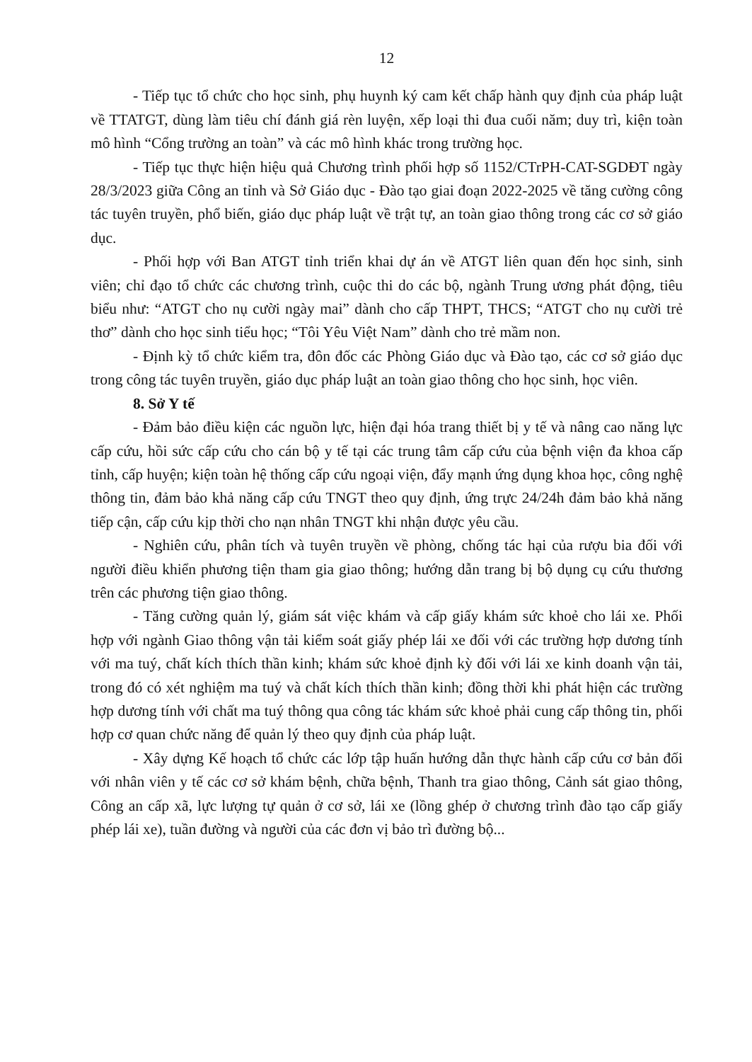12
- Tiếp tục tổ chức cho học sinh, phụ huynh ký cam kết chấp hành quy định của pháp luật về TTATGT, dùng làm tiêu chí đánh giá rèn luyện, xếp loại thi đua cuối năm; duy trì, kiện toàn mô hình “Cổng trường an toàn” và các mô hình khác trong trường học.
- Tiếp tục thực hiện hiệu quả Chương trình phối hợp số 1152/CTrPH-CAT-SGDĐT ngày 28/3/2023 giữa Công an tỉnh và Sở Giáo dục - Đào tạo giai đoạn 2022-2025 về tăng cường công tác tuyên truyền, phổ biến, giáo dục pháp luật về trật tự, an toàn giao thông trong các cơ sở giáo dục.
- Phối hợp với Ban ATGT tỉnh triển khai dự án về ATGT liên quan đến học sinh, sinh viên; chỉ đạo tổ chức các chương trình, cuộc thi do các bộ, ngành Trung ương phát động, tiêu biểu như: “ATGT cho nụ cười ngày mai” dành cho cấp THPT, THCS; “ATGT cho nụ cười trẻ thơ” dành cho học sinh tiểu học; “Tôi Yêu Việt Nam” dành cho trẻ mầm non.
- Định kỳ tổ chức kiểm tra, đôn đốc các Phòng Giáo dục và Đào tạo, các cơ sở giáo dục trong công tác tuyên truyền, giáo dục pháp luật an toàn giao thông cho học sinh, học viên.
8. Sở Y tế
- Đảm bảo điều kiện các nguồn lực, hiện đại hóa trang thiết bị y tế và nâng cao năng lực cấp cứu, hồi sức cấp cứu cho cán bộ y tế tại các trung tâm cấp cứu của bệnh viện đa khoa cấp tỉnh, cấp huyện; kiện toàn hệ thống cấp cứu ngoại viện, đẩy mạnh ứng dụng khoa học, công nghệ thông tin, đảm bảo khả năng cấp cứu TNGT theo quy định, ứng trực 24/24h đảm bảo khả năng tiếp cận, cấp cứu kịp thời cho nạn nhân TNGT khi nhận được yêu cầu.
- Nghiên cứu, phân tích và tuyên truyền về phòng, chống tác hại của rượu bia đối với người điều khiển phương tiện tham gia giao thông; hướng dẫn trang bị bộ dụng cụ cứu thương trên các phương tiện giao thông.
- Tăng cường quản lý, giám sát việc khám và cấp giấy khám sức khoẻ cho lái xe. Phối hợp với ngành Giao thông vận tải kiểm soát giấy phép lái xe đối với các trường hợp dương tính với ma tuý, chất kích thích thần kinh; khám sức khoẻ định kỳ đối với lái xe kinh doanh vận tải, trong đó có xét nghiệm ma tuý và chất kích thích thần kinh; đồng thời khi phát hiện các trường hợp dương tính với chất ma tuý thông qua công tác khám sức khoẻ phải cung cấp thông tin, phối hợp cơ quan chức năng để quản lý theo quy định của pháp luật.
- Xây dựng Kế hoạch tổ chức các lớp tập huấn hướng dẫn thực hành cấp cứu cơ bản đối với nhân viên y tế các cơ sở khám bệnh, chữa bệnh, Thanh tra giao thông, Cảnh sát giao thông, Công an cấp xã, lực lượng tự quản ở cơ sở, lái xe (lồng ghép ở chương trình đào tạo cấp giấy phép lái xe), tuần đường và người của các đơn vị bảo trì đường bộ...